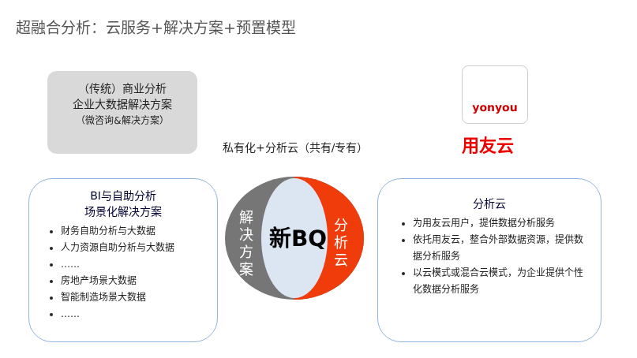超融合分析：云服务+解决方案+预置模型
（传统）商业分析
企业大数据解决方案
（微咨询&解决方案）
BI与自助分析
场景化解决方案
财务自助分析与大数据
人力资源自助分析与大数据
……
房地产场景大数据
智能制造场景大数据
……
私有化+分析云（共有/专有）
解
决
方
案
新BQ
分
析
云
yonyou
用友云
分析云
为用友云用户，提供数据分析服务
依托用友云，整合外部数据资源，提供数据分析服务
以云模式或混合云模式，为企业提供个性化数据分析服务